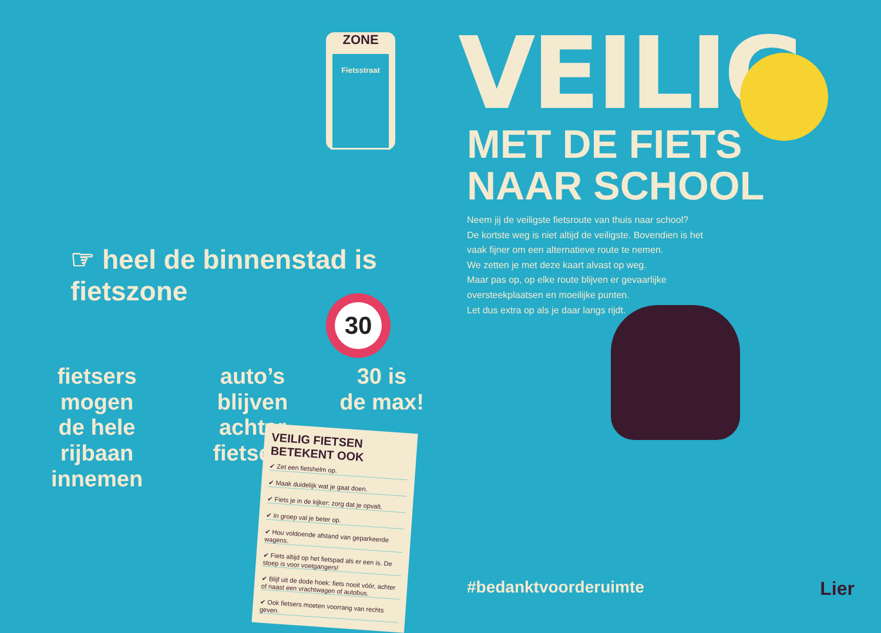ZONE
Fietsstraat
☞ heel de binnenstad is fietszone
30
fietsers mogen
de hele rijbaan
innemen
auto’s blijven
achter fietsers
30 is
de max!
VEILIG FIETSEN BETEKENT OOK
✔ Zet een fietshelm op.
✔ Maak duidelijk wat je gaat doen.
✔ Fiets je in de kijker: zorg dat je opvalt.
✔ In groep val je beter op.
✔ Hou voldoende afstand van geparkeerde wagens.
✔ Fiets altijd op het fietspad als er een is. De stoep is voor voetgangers!
✔ Blijf uit de dode hoek: fiets nooit vóór, achter of naast een vrachtwagen of autobus.
✔ Ook fietsers moeten voorrang van rechts geven.
VEILIG
MET DE FIETS
NAAR SCHOOL
Neem jij de veiligste fietsroute van thuis naar school?
De kortste weg is niet altijd de veiligste. Bovendien is het
vaak fijner om een alternatieve route te nemen.
We zetten je met deze kaart alvast op weg.
Maar pas op, op elke route blijven er gevaarlijke
oversteekplaatsen en moeilijke punten.
Let dus extra op als je daar langs rijdt.
#bedanktvoorderuimte Lier